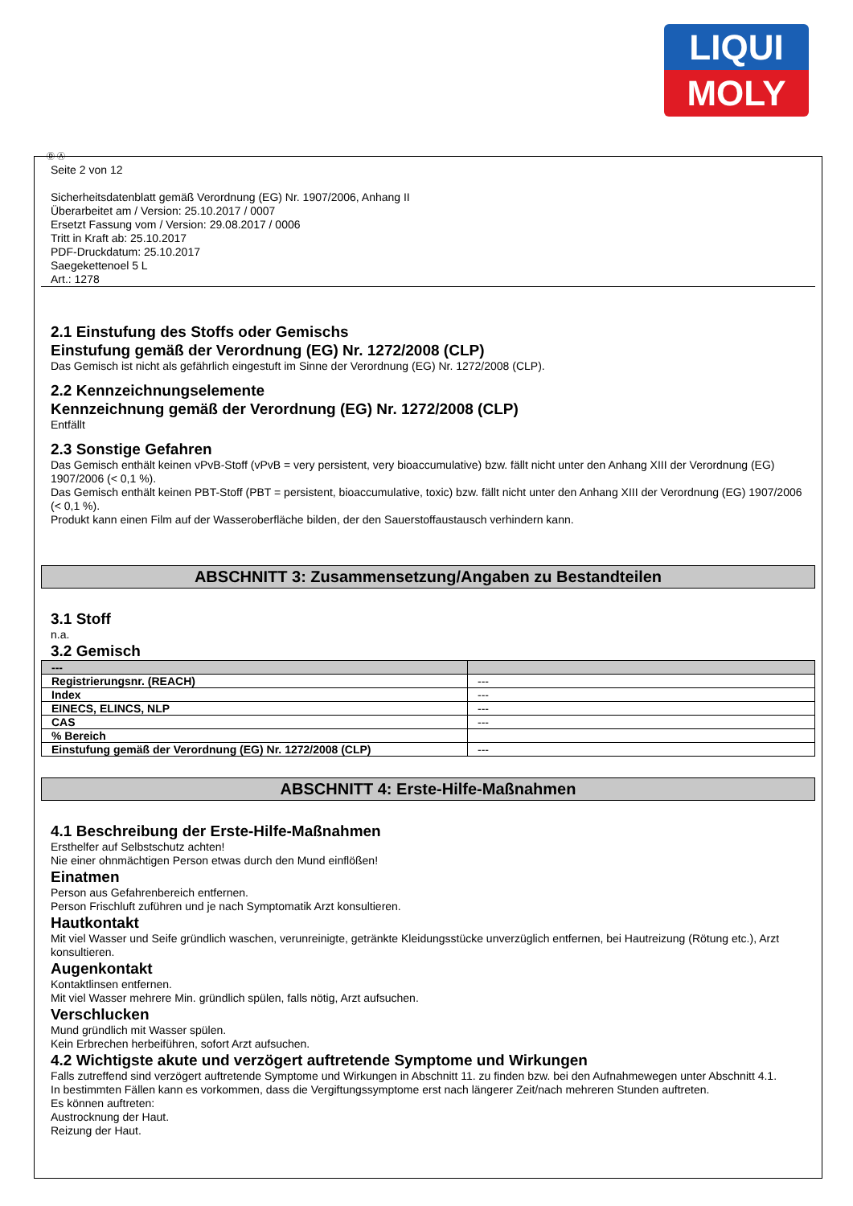LIQUI
MOLY
Ⓓ Ⓐ
Seite 2 von 12
Sicherheitsdatenblatt gemäß Verordnung (EG) Nr. 1907/2006, Anhang II
Überarbeitet am / Version: 25.10.2017 / 0007
Ersetzt Fassung vom / Version: 29.08.2017 / 0006
Tritt in Kraft ab: 25.10.2017
PDF-Druckdatum: 25.10.2017
Saegekettenoel 5 L
Art.: 1278
2.1 Einstufung des Stoffs oder Gemischs
Einstufung gemäß der Verordnung (EG) Nr. 1272/2008 (CLP)
Das Gemisch ist nicht als gefährlich eingestuft im Sinne der Verordnung (EG) Nr. 1272/2008 (CLP).
2.2 Kennzeichnungselemente
Kennzeichnung gemäß der Verordnung (EG) Nr. 1272/2008 (CLP)
Entfällt
2.3 Sonstige Gefahren
Das Gemisch enthält keinen vPvB-Stoff (vPvB = very persistent, very bioaccumulative) bzw. fällt nicht unter den Anhang XIII der Verordnung (EG) 1907/2006 (< 0,1 %).
Das Gemisch enthält keinen PBT-Stoff (PBT = persistent, bioaccumulative, toxic) bzw. fällt nicht unter den Anhang XIII der Verordnung (EG) 1907/2006 (< 0,1 %).
Produkt kann einen Film auf der Wasseroberfläche bilden, der den Sauerstoffaustausch verhindern kann.
ABSCHNITT 3: Zusammensetzung/Angaben zu Bestandteilen
3.1 Stoff
n.a.
3.2 Gemisch
| --- | |
| --- | --- |
| Registrierungsnr. (REACH) | --- |
| Index | --- |
| EINECS, ELINCS, NLP | --- |
| CAS | --- |
| % Bereich | |
| Einstufung gemäß der Verordnung (EG) Nr. 1272/2008 (CLP) | --- |
ABSCHNITT 4: Erste-Hilfe-Maßnahmen
4.1 Beschreibung der Erste-Hilfe-Maßnahmen
Ersthelfer auf Selbstschutz achten!
Nie einer ohnmächtigen Person etwas durch den Mund einflößen!
Einatmen
Person aus Gefahrenbereich entfernen.
Person Frischluft zuführen und je nach Symptomatik Arzt konsultieren.
Hautkontakt
Mit viel Wasser und Seife gründlich waschen, verunreinigte, getränkte Kleidungsstücke unverzüglich entfernen, bei Hautreizung (Rötung etc.), Arzt konsultieren.
Augenkontakt
Kontaktlinsen entfernen.
Mit viel Wasser mehrere Min. gründlich spülen, falls nötig, Arzt aufsuchen.
Verschlucken
Mund gründlich mit Wasser spülen.
Kein Erbrechen herbeiführen, sofort Arzt aufsuchen.
4.2 Wichtigste akute und verzögert auftretende Symptome und Wirkungen
Falls zutreffend sind verzögert auftretende Symptome und Wirkungen in Abschnitt 11. zu finden bzw. bei den Aufnahmewegen unter Abschnitt 4.1.
In bestimmten Fällen kann es vorkommen, dass die Vergiftungssymptome erst nach längerer Zeit/nach mehreren Stunden auftreten.
Es können auftreten:
Austrocknung der Haut.
Reizung der Haut.